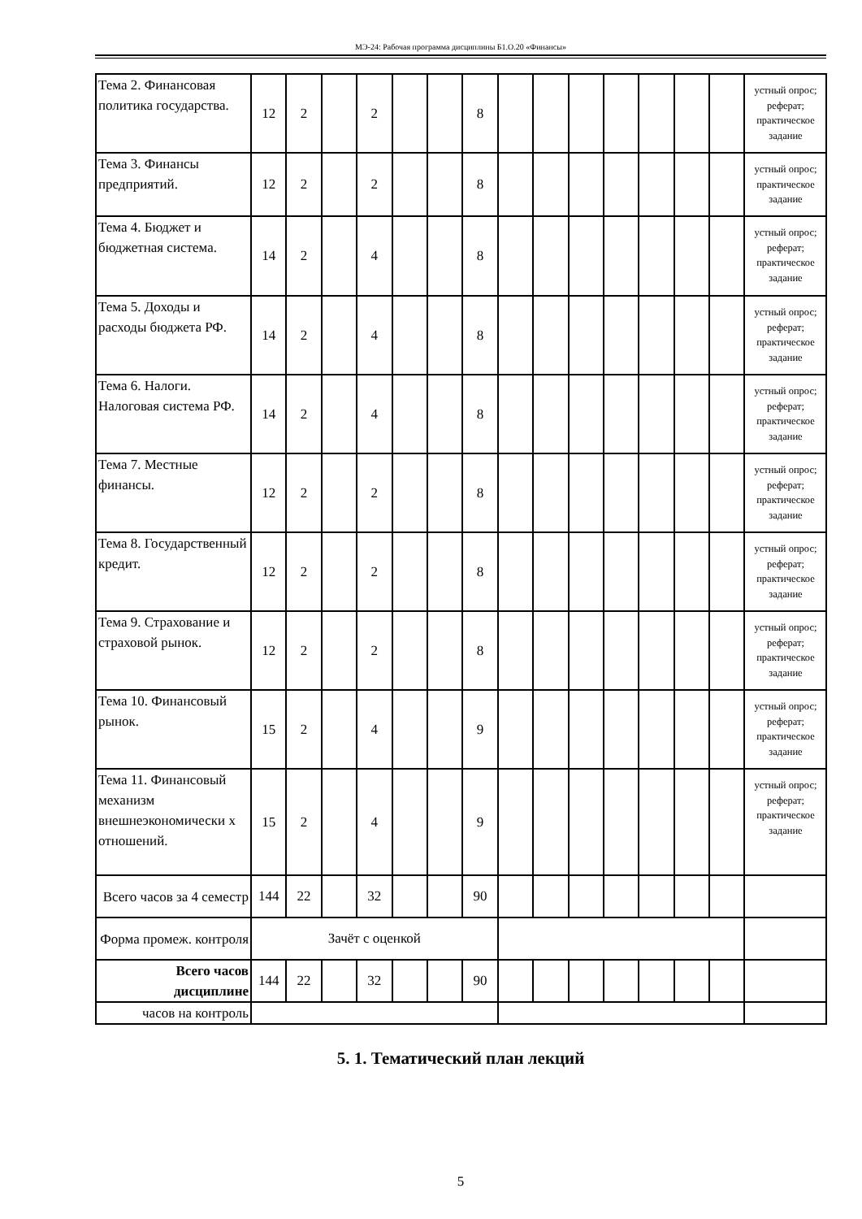МЭ-24: Рабочая программа дисциплины Б1.О.20 «Финансы»
| Тема 2. Финансовая политика государства. | 12 | 2 | | 2 | | | 8 | | | | | | | | устный опрос; реферат; практическое задание |
| Тема 3. Финансы предприятий. | 12 | 2 | | 2 | | | 8 | | | | | | | | устный опрос; практическое задание |
| Тема 4. Бюджет и бюджетная система. | 14 | 2 | | 4 | | | 8 | | | | | | | | устный опрос; реферат; практическое задание |
| Тема 5. Доходы и расходы бюджета РФ. | 14 | 2 | | 4 | | | 8 | | | | | | | | устный опрос; реферат; практическое задание |
| Тема 6. Налоги. Налоговая система РФ. | 14 | 2 | | 4 | | | 8 | | | | | | | | устный опрос; реферат; практическое задание |
| Тема 7. Местные финансы. | 12 | 2 | | 2 | | | 8 | | | | | | | | устный опрос; реферат; практическое задание |
| Тема 8. Государственный кредит. | 12 | 2 | | 2 | | | 8 | | | | | | | | устный опрос; реферат; практическое задание |
| Тема 9. Страхование и страховой рынок. | 12 | 2 | | 2 | | | 8 | | | | | | | | устный опрос; реферат; практическое задание |
| Тема 10. Финансовый рынок. | 15 | 2 | | 4 | | | 9 | | | | | | | | устный опрос; реферат; практическое задание |
| Тема 11. Финансовый механизм внешнеэкономически х отношений. | 15 | 2 | | 4 | | | 9 | | | | | | | | устный опрос; реферат; практическое задание |
| Всего часов за 4 семестр | 144 | 22 | | 32 | | | 90 | | | | | | | | |
| Форма промеж. контроля | Зачёт с оценкой | | | | | | | | | | | | | | |
| Всего часов дисциплине | 144 | 22 | | 32 | | | 90 | | | | | | | | |
| часов на контроль | | | | | | | | | | | | | | | |
5. 1. Тематический план лекций
5